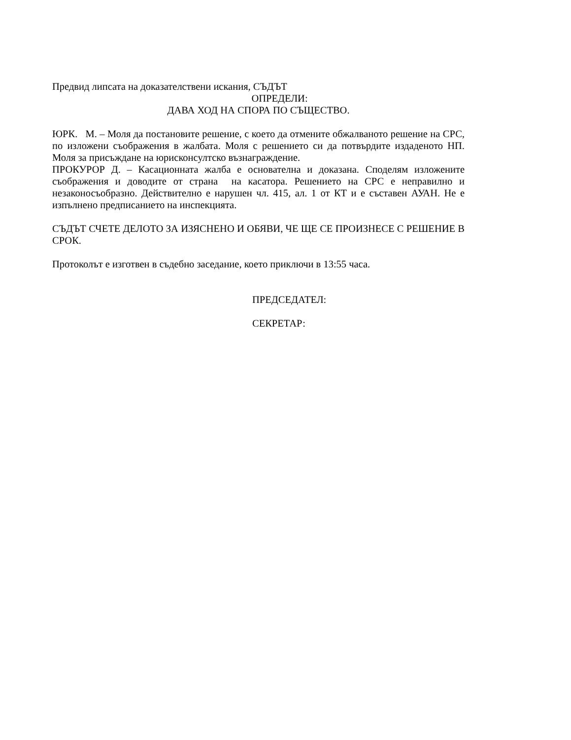Предвид липсата на доказателствени искания, СЪДЪТ
ОПРЕДЕЛИ:
ДАВА ХОД НА СПОРА ПО СЪЩЕСТВО.
ЮРК. М. – Моля да постановите решение, с което да отмените обжалваното решение на СРС, по изложени съображения в жалбата. Моля с решението си да потвърдите издаденото НП. Моля за присъждане на юрисконсултско възнаграждение.
ПРОКУРОР Д. – Касационната жалба е основателна и доказана. Споделям изложените съображения и доводите от страна на касатора. Решението на СРС е неправилно и незаконосъобразно. Действително е нарушен чл. 415, ал. 1 от КТ и е съставен АУАН. Не е изпълнено предписанието на инспекцията.
СЪДЪТ СЧЕТЕ ДЕЛОТО ЗА ИЗЯСНЕНО И ОБЯВИ, ЧЕ ЩЕ СЕ ПРОИЗНЕСЕ С РЕШЕНИЕ В СРОК.
Протоколът е изготвен в съдебно заседание, което приключи в 13:55 часа.
ПРЕДСЕДАТЕЛ:
СЕКРЕТАР: